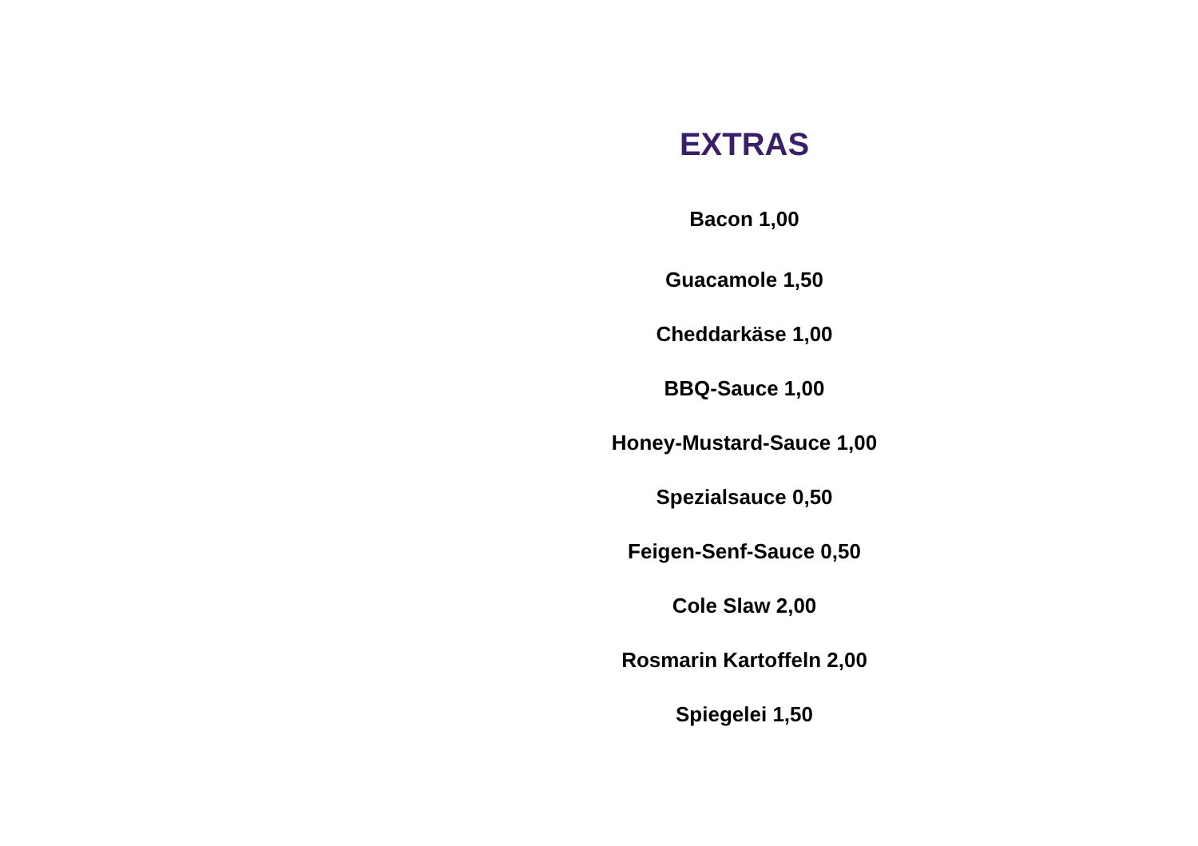EXTRAS
Bacon 1,00
Guacamole 1,50
Cheddarkäse 1,00
BBQ-Sauce 1,00
Honey-Mustard-Sauce 1,00
Spezialsauce 0,50
Feigen-Senf-Sauce 0,50
Cole Slaw 2,00
Rosmarin Kartoffeln 2,00
Spiegelei 1,50